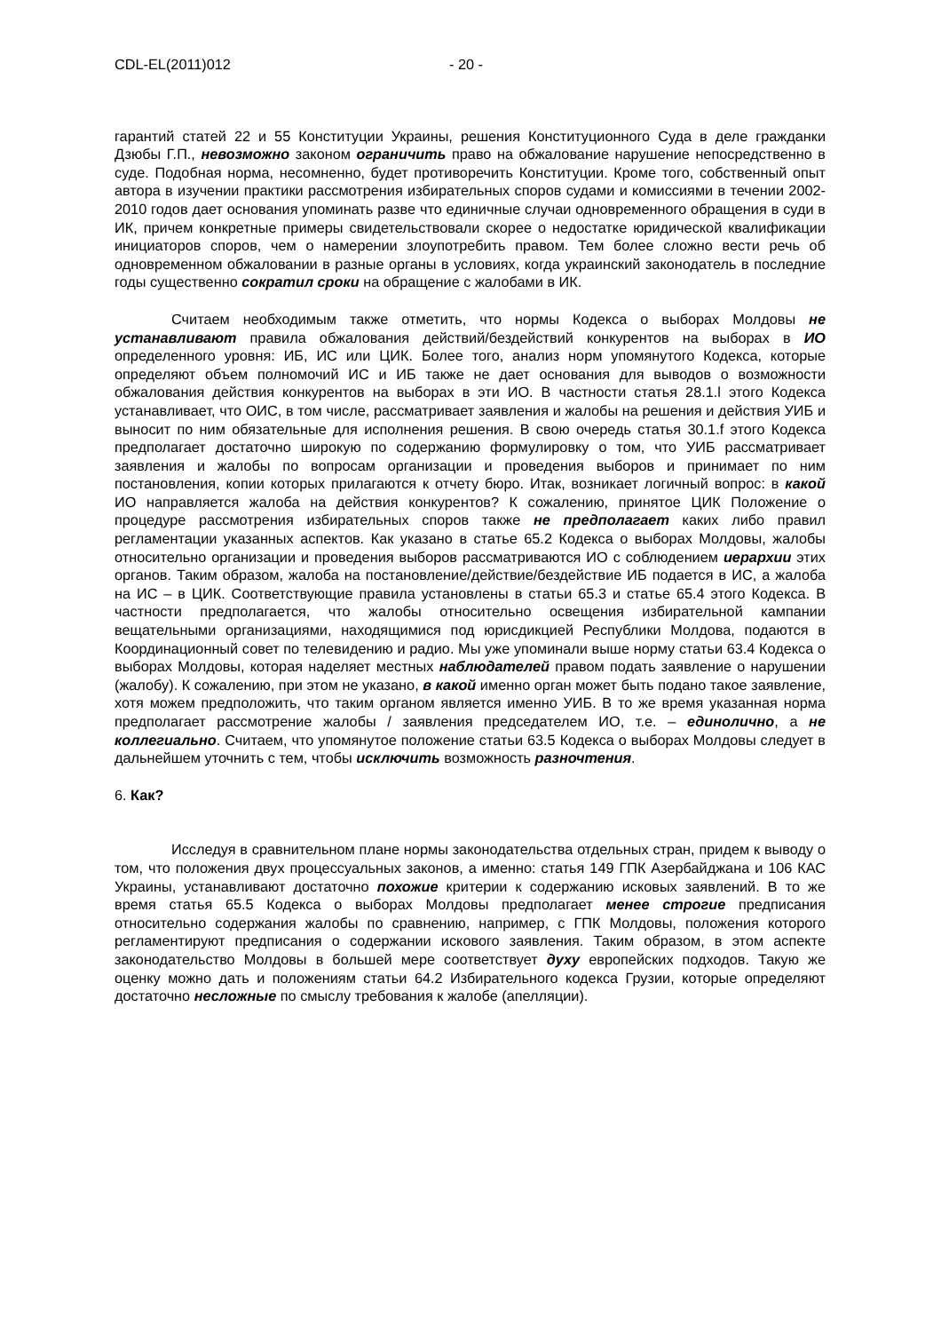CDL-EL(2011)012 - 20 -
гарантий статей 22 и 55 Конституции Украины, решения Конституционного Суда в деле гражданки Дзюбы Г.П., невозможно законом ограничить право на обжалование нарушение непосредственно в суде. Подобная норма, несомненно, будет противоречить Конституции. Кроме того, собственный опыт автора в изучении практики рассмотрения избирательных споров судами и комиссиями в течении 2002-2010 годов дает основания упоминать разве что единичные случаи одновременного обращения в суди в ИК, причем конкретные примеры свидетельствовали скорее о недостатке юридической квалификации инициаторов споров, чем о намерении злоупотребить правом. Тем более сложно вести речь об одновременном обжаловании в разные органы в условиях, когда украинский законодатель в последние годы существенно сократил сроки на обращение с жалобами в ИК.
Считаем необходимым также отметить, что нормы Кодекса о выборах Молдовы не устанавливают правила обжалования действий/бездействий конкурентов на выборах в ИО определенного уровня: ИБ, ИС или ЦИК. Более того, анализ норм упомянутого Кодекса, которые определяют объем полномочий ИС и ИБ также не дает основания для выводов о возможности обжалования действия конкурентов на выборах в эти ИО. В частности статья 28.1.l этого Кодекса устанавливает, что ОИС, в том числе, рассматривает заявления и жалобы на решения и действия УИБ и выносит по ним обязательные для исполнения решения. В свою очередь статья 30.1.f этого Кодекса предполагает достаточно широкую по содержанию формулировку о том, что УИБ рассматривает заявления и жалобы по вопросам организации и проведения выборов и принимает по ним постановления, копии которых прилагаются к отчету бюро. Итак, возникает логичный вопрос: в какой ИО направляется жалоба на действия конкурентов? К сожалению, принятое ЦИК Положение о процедуре рассмотрения избирательных споров также не предполагает каких либо правил регламентации указанных аспектов. Как указано в статье 65.2 Кодекса о выборах Молдовы, жалобы относительно организации и проведения выборов рассматриваются ИО с соблюдением иерархии этих органов. Таким образом, жалоба на постановление/действие/бездействие ИБ подается в ИС, а жалоба на ИС – в ЦИК. Соответствующие правила установлены в статьи 65.3 и статье 65.4 этого Кодекса. В частности предполагается, что жалобы относительно освещения избирательной кампании вещательными организациями, находящимися под юрисдикцией Республики Молдова, подаются в Координационный совет по телевидению и радио. Мы уже упоминали выше норму статьи 63.4 Кодекса о выборах Молдовы, которая наделяет местных наблюдателей правом подать заявление о нарушении (жалобу). К сожалению, при этом не указано, в какой именно орган может быть подано такое заявление, хотя можем предположить, что таким органом является именно УИБ. В то же время указанная норма предполагает рассмотрение жалобы / заявления председателем ИО, т.е. – единолично, а не коллегиально. Считаем, что упомянутое положение статьи 63.5 Кодекса о выборах Молдовы следует в дальнейшем уточнить с тем, чтобы исключить возможность разночтения.
6. Как?
Исследуя в сравнительном плане нормы законодательства отдельных стран, придем к выводу о том, что положения двух процессуальных законов, а именно: статья 149 ГПК Азербайджана и 106 КАС Украины, устанавливают достаточно похожие критерии к содержанию исковых заявлений. В то же время статья 65.5 Кодекса о выборах Молдовы предполагает менее строгие предписания относительно содержания жалобы по сравнению, например, с ГПК Молдовы, положения которого регламентируют предписания о содержании искового заявления. Таким образом, в этом аспекте законодательство Молдовы в большей мере соответствует духу европейских подходов. Такую же оценку можно дать и положениям статьи 64.2 Избирательного кодекса Грузии, которые определяют достаточно несложные по смыслу требования к жалобе (апелляции).